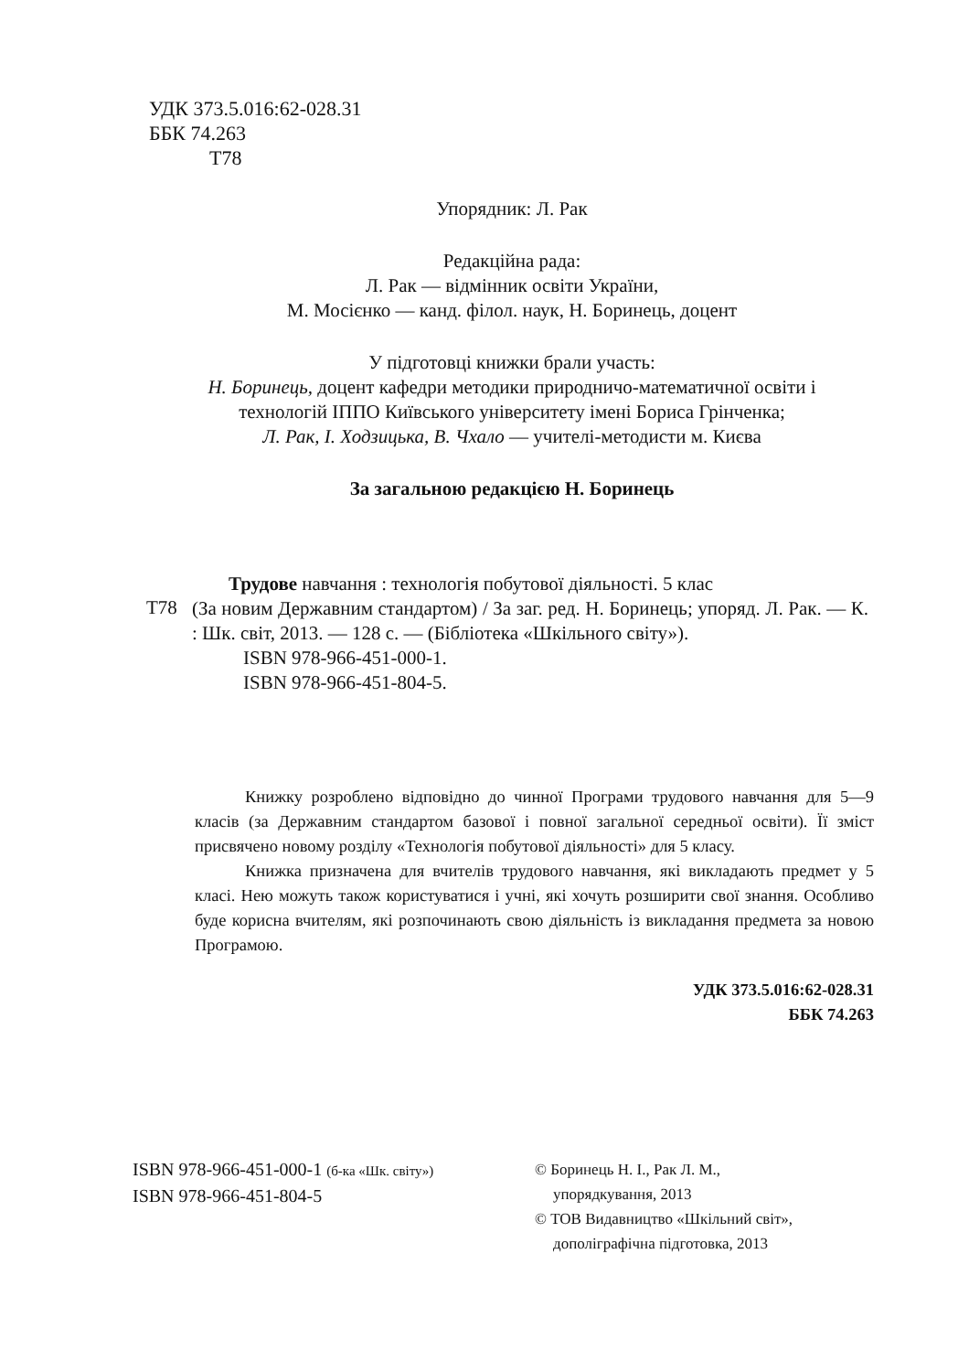УДК 373.5.016:62-028.31
ББК 74.263
Т78
Упорядник: Л. Рак
Редакційна рада:
Л. Рак — відмінник освіти України,
М. Мосієнко — канд. філол. наук, Н. Боринець, доцент
У підготовці книжки брали участь:
Н. Боринець, доцент кафедри методики природничо-математичної освіти і технологій ІППО Київського університету імені Бориса Грінченка;
Л. Рак, І. Ходзицька, В. Чхало — учителі-методисти м. Києва
За загальною редакцією Н. Боринець
Трудове навчання : технологія побутової діяльності. 5 клас
Т78
(За новим Державним стандартом) / За заг. ред. Н. Боринець; упоряд. Л. Рак. — К. : Шк. світ, 2013. — 128 с. — (Бібліотека «Шкільного світу»).
ISBN 978-966-451-000-1.
ISBN 978-966-451-804-5.
Книжку розроблено відповідно до чинної Програми трудового навчання для 5—9 класів (за Державним стандартом базової і повної загальної середньої освіти). Її зміст присвячено новому розділу «Технологія побутової діяльності» для 5 класу.
Книжка призначена для вчителів трудового навчання, які викладають предмет у 5 класі. Нею можуть також користуватися і учні, які хочуть розширити свої знання. Особливо буде корисна вчителям, які розпочинають свою діяльність із викладання предмета за новою Програмою.
УДК 373.5.016:62-028.31
ББК 74.263
ISBN 978-966-451-000-1 (б-ка «Шк. світу»)
ISBN 978-966-451-804-5
© Боринець Н. І., Рак Л. М.,
упорядкування, 2013
© ТОВ Видавництво «Шкільний світ»,
дополіграфічна підготовка, 2013